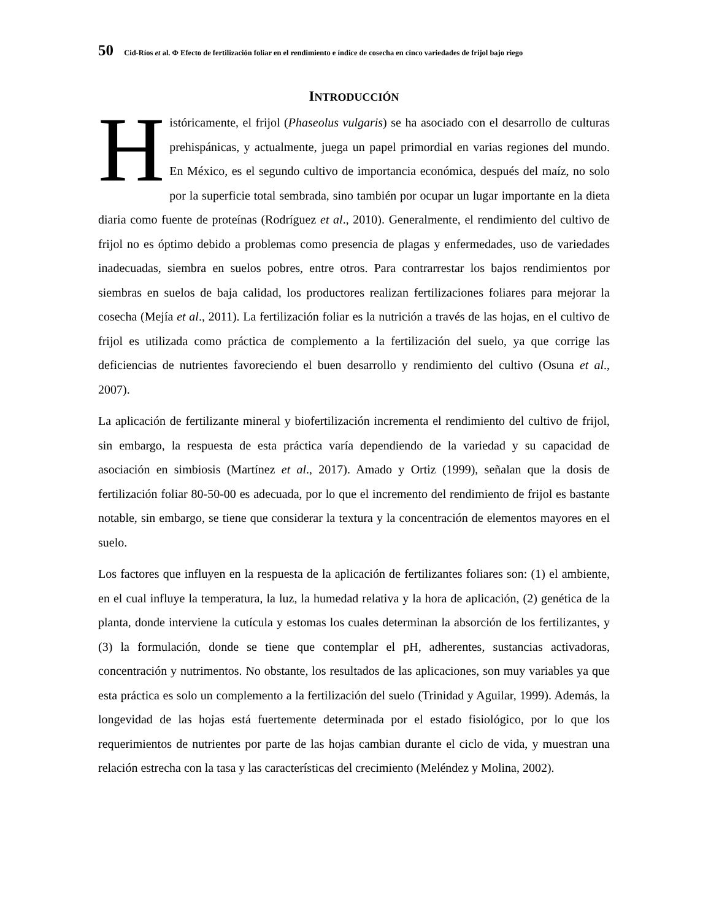50 Cid-Ríos et al. Φ Efecto de fertilización foliar en el rendimiento e índice de cosecha en cinco variedades de frijol bajo riego
INTRODUCCIÓN
Históricamente, el frijol (Phaseolus vulgaris) se ha asociado con el desarrollo de culturas prehispánicas, y actualmente, juega un papel primordial en varias regiones del mundo. En México, es el segundo cultivo de importancia económica, después del maíz, no solo por la superficie total sembrada, sino también por ocupar un lugar importante en la dieta diaria como fuente de proteínas (Rodríguez et al., 2010). Generalmente, el rendimiento del cultivo de frijol no es óptimo debido a problemas como presencia de plagas y enfermedades, uso de variedades inadecuadas, siembra en suelos pobres, entre otros. Para contrarrestar los bajos rendimientos por siembras en suelos de baja calidad, los productores realizan fertilizaciones foliares para mejorar la cosecha (Mejía et al., 2011). La fertilización foliar es la nutrición a través de las hojas, en el cultivo de frijol es utilizada como práctica de complemento a la fertilización del suelo, ya que corrige las deficiencias de nutrientes favoreciendo el buen desarrollo y rendimiento del cultivo (Osuna et al., 2007).
La aplicación de fertilizante mineral y biofertilización incrementa el rendimiento del cultivo de frijol, sin embargo, la respuesta de esta práctica varía dependiendo de la variedad y su capacidad de asociación en simbiosis (Martínez et al., 2017). Amado y Ortiz (1999), señalan que la dosis de fertilización foliar 80-50-00 es adecuada, por lo que el incremento del rendimiento de frijol es bastante notable, sin embargo, se tiene que considerar la textura y la concentración de elementos mayores en el suelo.
Los factores que influyen en la respuesta de la aplicación de fertilizantes foliares son: (1) el ambiente, en el cual influye la temperatura, la luz, la humedad relativa y la hora de aplicación, (2) genética de la planta, donde interviene la cutícula y estomas los cuales determinan la absorción de los fertilizantes, y (3) la formulación, donde se tiene que contemplar el pH, adherentes, sustancias activadoras, concentración y nutrimentos. No obstante, los resultados de las aplicaciones, son muy variables ya que esta práctica es solo un complemento a la fertilización del suelo (Trinidad y Aguilar, 1999). Además, la longevidad de las hojas está fuertemente determinada por el estado fisiológico, por lo que los requerimientos de nutrientes por parte de las hojas cambian durante el ciclo de vida, y muestran una relación estrecha con la tasa y las características del crecimiento (Meléndez y Molina, 2002).